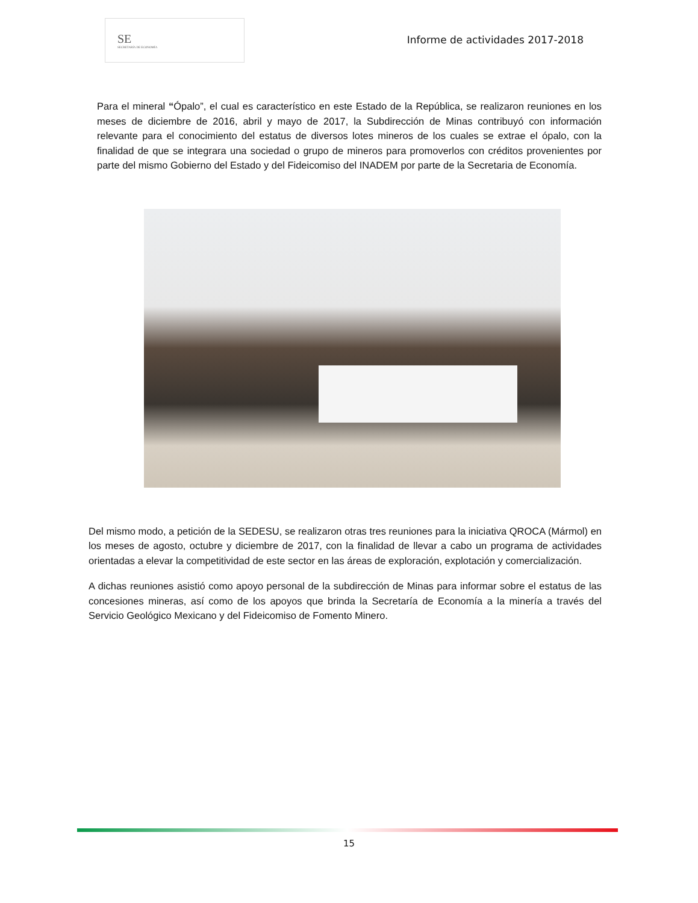SE
SECRETARÍA DE ECONOMÍA
Informe de actividades 2017-2018
Para el mineral “Ópalo”, el cual es característico en este Estado de la República, se realizaron reuniones en los meses de diciembre de 2016, abril y mayo de 2017, la Subdirección de Minas contribuyó con información relevante para el conocimiento del estatus de diversos lotes mineros de los cuales se extrae el ópalo, con la finalidad de que se integrara una sociedad o grupo de mineros para promoverlos con créditos provenientes por parte del mismo Gobierno del Estado y del Fideicomiso del INADEM por parte de la Secretaria de Economía.
Del mismo modo, a petición de la SEDESU, se realizaron otras tres reuniones para la iniciativa QROCA (Mármol) en los meses de agosto, octubre y diciembre de 2017, con la finalidad de llevar a cabo un programa de actividades orientadas a elevar la competitividad de este sector en las áreas de exploración, explotación y comercialización.
A dichas reuniones asistió como apoyo personal de la subdirección de Minas para informar sobre el estatus de las concesiones mineras, así como de los apoyos que brinda la Secretaría de Economía a la minería a través del Servicio Geológico Mexicano y del Fideicomiso de Fomento Minero.
15